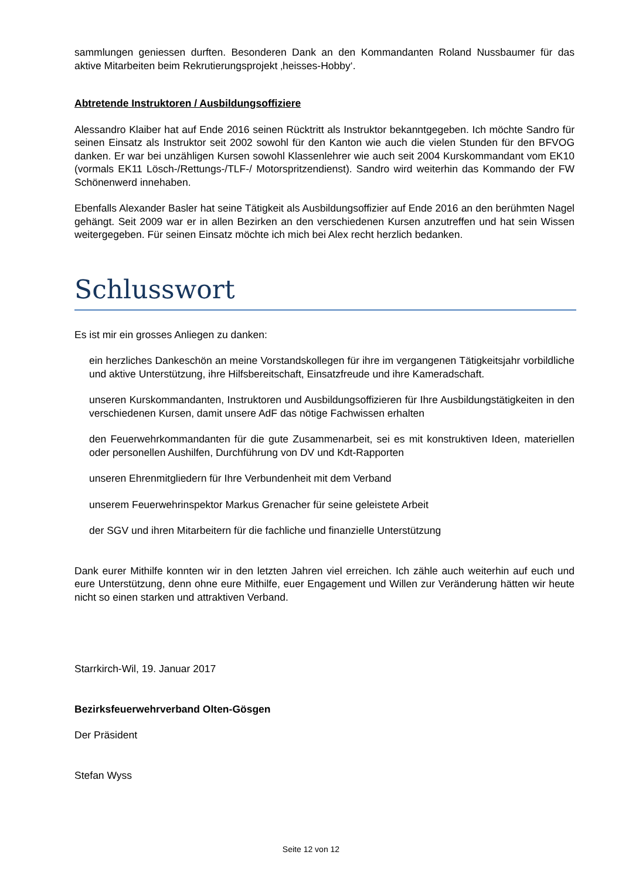sammlungen geniessen durften. Besonderen Dank an den Kommandanten Roland Nussbaumer für das aktive Mitarbeiten beim Rekrutierungsprojekt ‚heisses-Hobby‘.
Abtretende Instruktoren / Ausbildungsoffiziere
Alessandro Klaiber hat auf Ende 2016 seinen Rücktritt als Instruktor bekanntgegeben. Ich möchte Sandro für seinen Einsatz als Instruktor seit 2002 sowohl für den Kanton wie auch die vielen Stunden für den BFVOG danken. Er war bei unzähligen Kursen sowohl Klassenlehrer wie auch seit 2004 Kurskommandant vom EK10 (vormals EK11 Lösch-/Rettungs-/TLF-/ Motorspritzendienst). Sandro wird weiterhin das Kommando der FW Schönenwerd innehaben.
Ebenfalls Alexander Basler hat seine Tätigkeit als Ausbildungsoffizier auf Ende 2016 an den berühmten Nagel gehängt. Seit 2009 war er in allen Bezirken an den verschiedenen Kursen anzutreffen und hat sein Wissen weitergegeben. Für seinen Einsatz möchte ich mich bei Alex recht herzlich bedanken.
Schlusswort
Es ist mir ein grosses Anliegen zu danken:
ein herzliches Dankeschön an meine Vorstandskollegen für ihre im vergangenen Tätigkeitsjahr vorbildliche und aktive Unterstützung, ihre Hilfsbereitschaft, Einsatzfreude und ihre Kameradschaft.
unseren Kurskommandanten, Instruktoren und Ausbildungsoffizieren für Ihre Ausbildungstätigkeiten in den verschiedenen Kursen, damit unsere AdF das nötige Fachwissen erhalten
den Feuerwehrkommandanten für die gute Zusammenarbeit, sei es mit konstruktiven Ideen, materiellen oder personellen Aushilfen, Durchführung von DV und Kdt-Rapporten
unseren Ehrenmitgliedern für Ihre Verbundenheit mit dem Verband
unserem Feuerwehrinspektor Markus Grenacher für seine geleistete Arbeit
der SGV und ihren Mitarbeitern für die fachliche und finanzielle Unterstützung
Dank eurer Mithilfe konnten wir in den letzten Jahren viel erreichen. Ich zähle auch weiterhin auf euch und eure Unterstützung, denn ohne eure Mithilfe, euer Engagement und Willen zur Veränderung hätten wir heute nicht so einen starken und attraktiven Verband.
Starrkirch-Wil, 19. Januar 2017
Bezirksfeuerwehrverband Olten-Gösgen
Der Präsident
Stefan Wyss
Seite 12 von 12